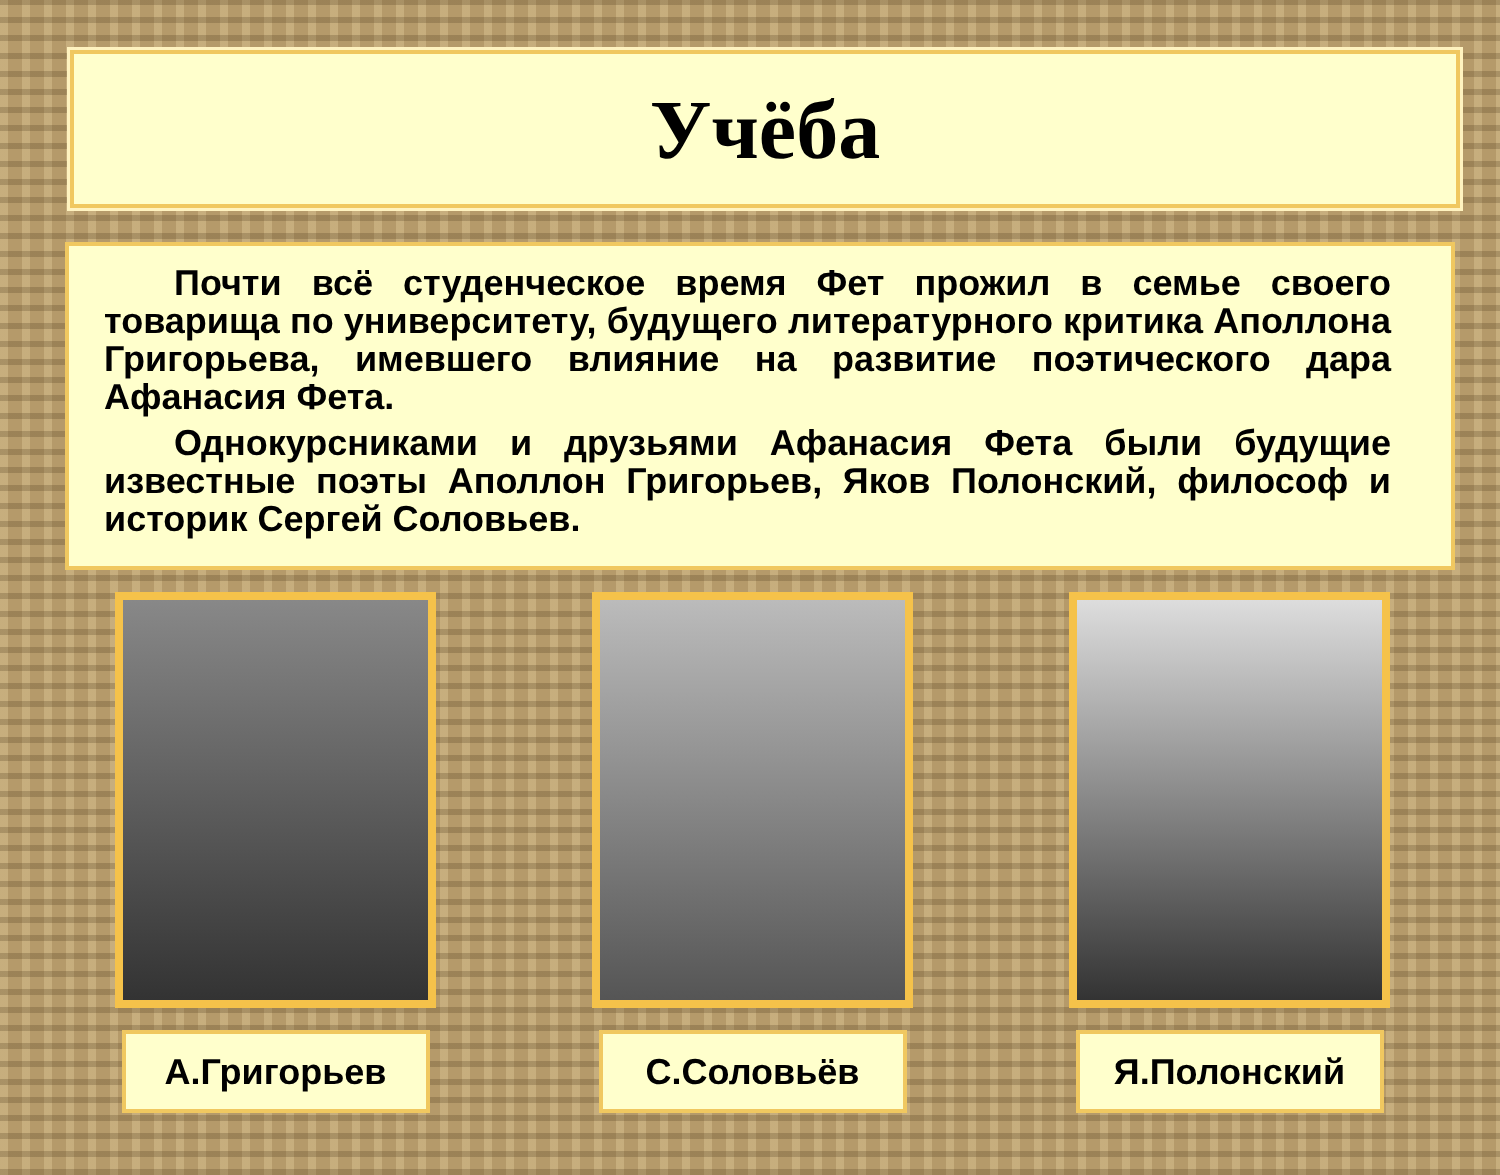Учёба
Почти всё студенческое время Фет прожил в семье своего товарища по университету, будущего литературного критика Аполлона Григорьева, имевшего влияние на развитие поэтического дара Афанасия Фета.
Однокурсниками и друзьями Афанасия Фета были будущие известные поэты Аполлон Григорьев, Яков Полонский, философ и историк Сергей Соловьев.
А.Григорьев С.Соловьёв Я.Полонский